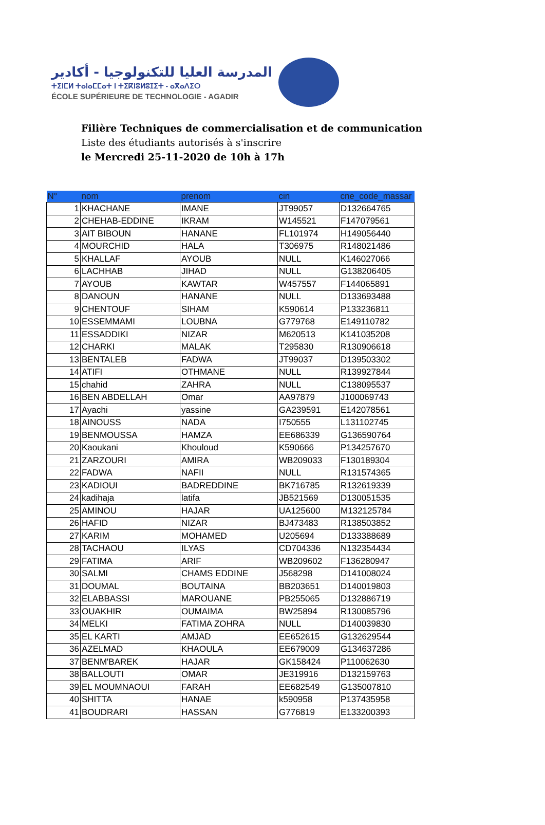المدرسة العليا للتكنولوجيا - أكادير
ⵜⵉⵏⵎⵍ ⵜⴰⵏⴰⵎⵎⴰⵜ ⵏ ⵜⵉⴽⵏⵓⵍⵓⵊⵉⵜ - ⴰⴳⴰⴷⵉⵔ
ÉCOLE SUPÉRIEURE DE TECHNOLOGIE - AGADIR
Filière Techniques de commercialisation et de communication
Liste des étudiants autorisés à s'inscrire
le Mercredi 25-11-2020 de 10h à 17h
| N° | nom | prenom | cin | cne_code_massar |
| --- | --- | --- | --- | --- |
| 1 | KHACHANE | IMANE | JT99057 | D132664765 |
| 2 | CHEHAB-EDDINE | IKRAM | W145521 | F147079561 |
| 3 | AIT BIBOUN | HANANE | FL101974 | H149056440 |
| 4 | MOURCHID | HALA | T306975 | R148021486 |
| 5 | KHALLAF | AYOUB | NULL | K146027066 |
| 6 | LACHHAB | JIHAD | NULL | G138206405 |
| 7 | AYOUB | KAWTAR | W457557 | F144065891 |
| 8 | DANOUN | HANANE | NULL | D133693488 |
| 9 | CHENTOUF | SIHAM | K590614 | P133236811 |
| 10 | ESSEMMAMI | LOUBNA | G779768 | E149110782 |
| 11 | ESSADDIKI | NIZAR | M620513 | K141035208 |
| 12 | CHARKI | MALAK | T295830 | R130906618 |
| 13 | BENTALEB | FADWA | JT99037 | D139503302 |
| 14 | ATIFI | OTHMANE | NULL | R139927844 |
| 15 | chahid | ZAHRA | NULL | C138095537 |
| 16 | BEN ABDELLAH | Omar | AA97879 | J100069743 |
| 17 | Ayachi | yassine | GA239591 | E142078561 |
| 18 | AINOUSS | NADA | I750555 | L131102745 |
| 19 | BENMOUSSA | HAMZA | EE686339 | G136590764 |
| 20 | Kaoukani | Khouloud | K590666 | P134257670 |
| 21 | ZARZOURI | AMIRA | WB209033 | F130189304 |
| 22 | FADWA | NAFII | NULL | R131574365 |
| 23 | KADIOUI | BADREDDINE | BK716785 | R132619339 |
| 24 | kadihaja | latifa | JB521569 | D130051535 |
| 25 | AMINOU | HAJAR | UA125600 | M132125784 |
| 26 | HAFID | NIZAR | BJ473483 | R138503852 |
| 27 | KARIM | MOHAMED | U205694 | D133388689 |
| 28 | TACHAOU | ILYAS | CD704336 | N132354434 |
| 29 | FATIMA | ARIF | WB209602 | F136280947 |
| 30 | SALMI | CHAMS EDDINE | J568298 | D141008024 |
| 31 | DOUMAL | BOUTAINA | BB203651 | D140019803 |
| 32 | ELABBASSI | MAROUANE | PB255065 | D132886719 |
| 33 | OUAKHIR | OUMAIMA | BW25894 | R130085796 |
| 34 | MELKI | FATIMA ZOHRA | NULL | D140039830 |
| 35 | EL KARTI | AMJAD | EE652615 | G132629544 |
| 36 | AZELMAD | KHAOULA | EE679009 | G134637286 |
| 37 | BENM'BAREK | HAJAR | GK158424 | P110062630 |
| 38 | BALLOUTI | OMAR | JE319916 | D132159763 |
| 39 | EL MOUMNAOUI | FARAH | EE682549 | G135007810 |
| 40 | SHITTA | HANAE | k590958 | P137435958 |
| 41 | BOUDRARI | HASSAN | G776819 | E133200393 |